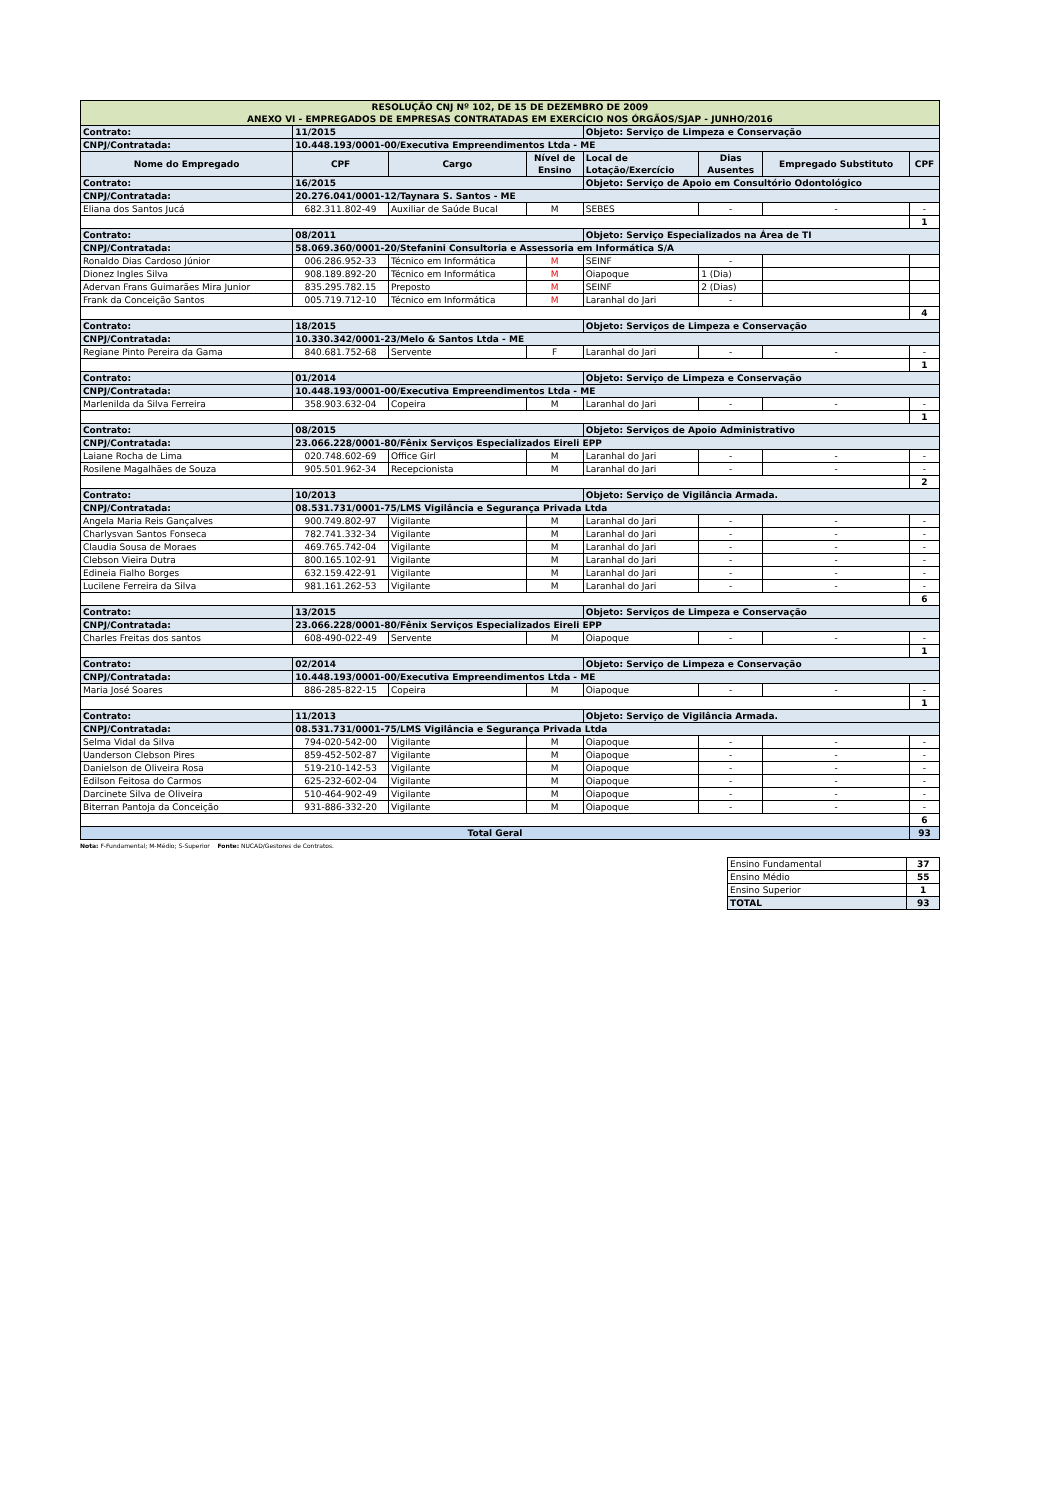| RESOLUÇÃO CNJ Nº 102, DE 15 DE DEZEMBRO DE 2009 ANEXO VI - EMPREGADOS DE EMPRESAS CONTRATADAS EM EXERCÍCIO NOS ÓRGÃOS/SJAP - JUNHO/2016 | | | | | | | |
| Contrato: | 11/2015 | | | Objeto: Serviço de Limpeza e Conservação | | | |
| CNPJ/Contratada: | 10.448.193/0001-00/Executiva Empreendimentos Ltda - ME | | | | | | |
| Nome do Empregado | CPF | Cargo | Nível de Ensino | Local de Lotação/Exercício | Dias Ausentes | Empregado Substituto | CPF |
| Contrato: | 16/2015 | | | Objeto: Serviço de Apoio em Consultório Odontológico | | | |
| CNPJ/Contratada: | 20.276.041/0001-12/Taynara S. Santos - ME | | | | | | |
| Eliana dos Santos Jucá | 682.311.802-49 | Auxiliar de Saúde Bucal | M | SEBES | - | - | - |
| | | | | | | | 1 |
| Contrato: | 08/2011 | | | Objeto: Serviço Especializados na Área de TI | | | |
| CNPJ/Contratada: | 58.069.360/0001-20/Stefanini Consultoria e Assessoria em Informática S/A | | | | | | |
| Ronaldo Dias Cardoso Júnior | 006.286.952-33 | Técnico em Informática | M | SEINF | - | | |
| Dionez Ingles Silva | 908.189.892-20 | Técnico em Informática | M | Oiapoque | 1 (Dia) | | |
| Adervan Frans Guimarães Mira Junior | 835.295.782.15 | Preposto | M | SEINF | 2 (Dias) | | |
| Frank da Conceição Santos | 005.719.712-10 | Técnico em Informática | M | Laranhal do Jari | - | | |
| | | | | | | | 4 |
| Contrato: | 18/2015 | | | Objeto: Serviços de Limpeza e Conservação | | | |
| CNPJ/Contratada: | 10.330.342/0001-23/Melo & Santos Ltda - ME | | | | | | |
| Regiane Pinto Pereira da Gama | 840.681.752-68 | Servente | F | Laranhal do Jari | - | - | - |
| | | | | | | | 1 |
| Contrato: | 01/2014 | | | Objeto: Serviço de Limpeza e Conservação | | | |
| CNPJ/Contratada: | 10.448.193/0001-00/Executiva Empreendimentos Ltda - ME | | | | | | |
| Marlenilda da Silva Ferreira | 358.903.632-04 | Copeira | M | Laranhal do Jari | - | - | - |
| | | | | | | | 1 |
| Contrato: | 08/2015 | | | Objeto: Serviços de Apoio Administrativo | | | |
| CNPJ/Contratada: | 23.066.228/0001-80/Fênix Serviços Especializados Eireli EPP | | | | | | |
| Laiane Rocha de Lima | 020.748.602-69 | Office Girl | M | Laranhal do Jari | - | - | - |
| Rosilene Magalhães de Souza | 905.501.962-34 | Recepcionista | M | Laranhal do Jari | - | - | - |
| | | | | | | | 2 |
| Contrato: | 10/2013 | | | Objeto: Serviço de Vigilância Armada. | | | |
| CNPJ/Contratada: | 08.531.731/0001-75/LMS Vigilância e Segurança Privada Ltda | | | | | | |
| Angela Maria Reis Gançalves | 900.749.802-97 | Vigilante | M | Laranhal do Jari | - | - | - |
| Charlysvan Santos Fonseca | 782.741.332-34 | Vigilante | M | Laranhal do Jari | - | - | - |
| Claudia Sousa de Moraes | 469.765.742-04 | Vigilante | M | Laranhal do Jari | - | - | - |
| Clebson Vieira Dutra | 800.165.102-91 | Vigilante | M | Laranhal do Jari | - | - | - |
| Edineia Fialho Borges | 632.159.422-91 | Vigilante | M | Laranhal do Jari | - | - | - |
| Lucilene Ferreira da Silva | 981.161.262-53 | Vigilante | M | Laranhal do Jari | - | - | - |
| | | | | | | | 6 |
| Contrato: | 13/2015 | | | Objeto: Serviços de Limpeza e Conservação | | | |
| CNPJ/Contratada: | 23.066.228/0001-80/Fênix Serviços Especializados Eireli EPP | | | | | | |
| Charles Freitas dos santos | 608-490-022-49 | Servente | M | Oiapoque | - | - | - |
| | | | | | | | 1 |
| Contrato: | 02/2014 | | | Objeto: Serviço de Limpeza e Conservação | | | |
| CNPJ/Contratada: | 10.448.193/0001-00/Executiva Empreendimentos Ltda - ME | | | | | | |
| Maria José Soares | 886-285-822-15 | Copeira | M | Oiapoque | - | - | - |
| | | | | | | | 1 |
| Contrato: | 11/2013 | | | Objeto: Serviço de Vigilância Armada. | | | |
| CNPJ/Contratada: | 08.531.731/0001-75/LMS Vigilância e Segurança Privada Ltda | | | | | | |
| Selma Vidal da Silva | 794-020-542-00 | Vigilante | M | Oiapoque | - | - | - |
| Uanderson Clebson Pires | 859-452-502-87 | Vigilante | M | Oiapoque | - | - | - |
| Danielson de Oliveira Rosa | 519-210-142-53 | Vigilante | M | Oiapoque | - | - | - |
| Edilson Feitosa do Carmos | 625-232-602-04 | Vigilante | M | Oiapoque | - | - | - |
| Darcinete Silva de Oliveira | 510-464-902-49 | Vigilante | M | Oiapoque | - | - | - |
| Biterran Pantoja da Conceição | 931-886-332-20 | Vigilante | M | Oiapoque | - | - | - |
| | | | | | | | 6 |
| Total Geral | | | | | | | 93 |
Nota: F-Fundamental; M-Médio; S-Superior Fonte: NUCAD/Gestores de Contratos.
| Ensino Fundamental | 37 |
| Ensino Médio | 55 |
| Ensino Superior | 1 |
| TOTAL | 93 |